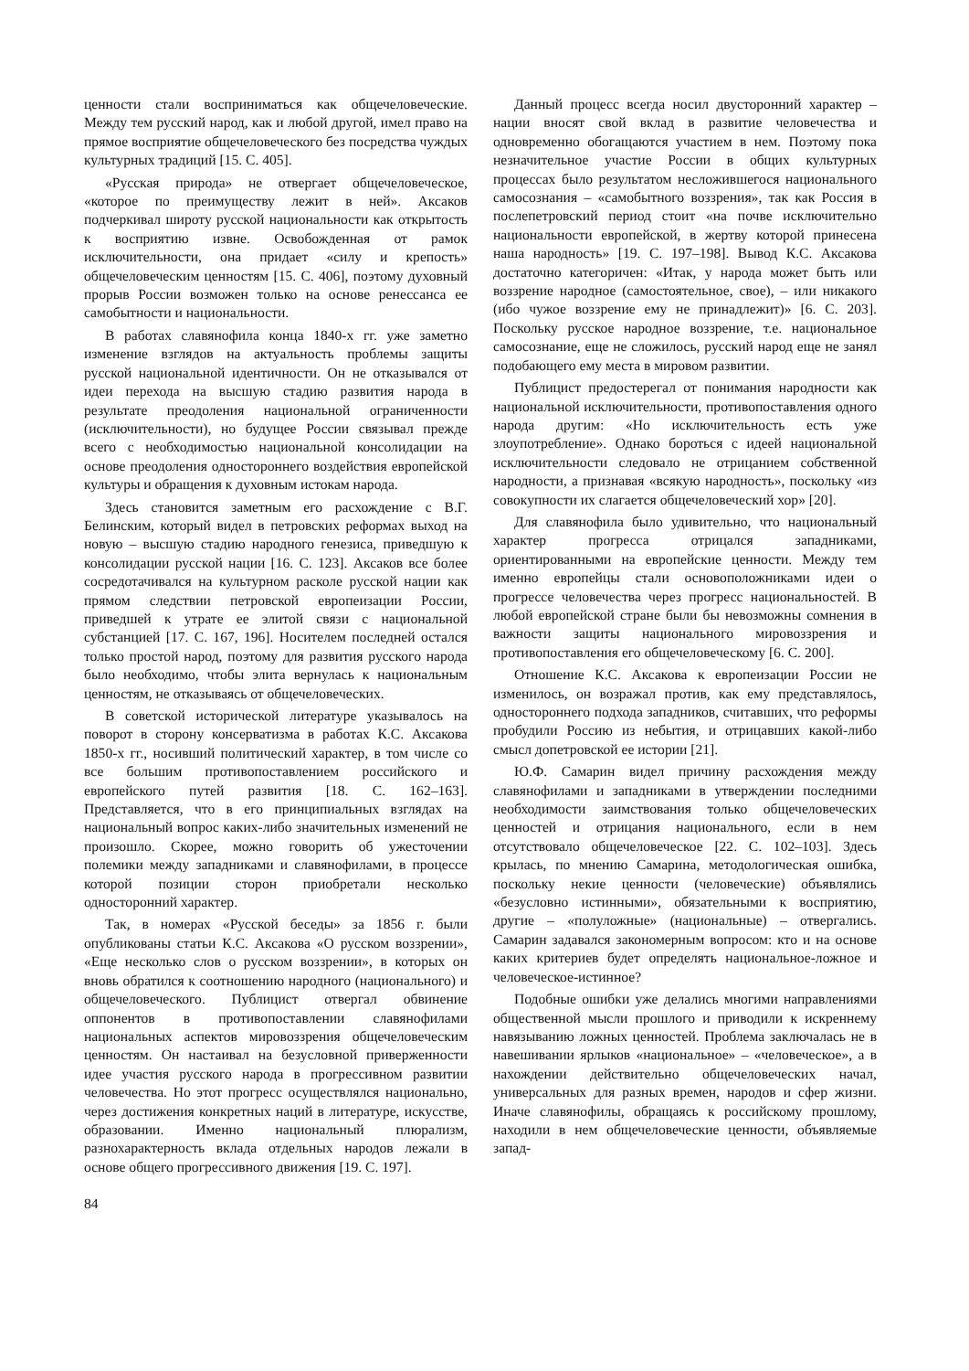ценности стали восприниматься как общечеловеческие. Между тем русский народ, как и любой другой, имел право на прямое восприятие общечеловеческого без посредства чуждых культурных традиций [15. С. 405].
«Русская природа» не отвергает общечеловеческое, «которое по преимуществу лежит в ней». Аксаков подчеркивал широту русской национальности как открытость к восприятию извне. Освобожденная от рамок исключительности, она придает «силу и крепость» общечеловеческим ценностям [15. С. 406], поэтому духовный прорыв России возможен только на основе ренессанса ее самобытности и национальности.
В работах славянофила конца 1840-х гг. уже заметно изменение взглядов на актуальность проблемы защиты русской национальной идентичности. Он не отказывался от идеи перехода на высшую стадию развития народа в результате преодоления национальной ограниченности (исключительности), но будущее России связывал прежде всего с необходимостью национальной консолидации на основе преодоления одностороннего воздействия европейской культуры и обращения к духовным истокам народа.
Здесь становится заметным его расхождение с В.Г. Белинским, который видел в петровских реформах выход на новую – высшую стадию народного генезиса, приведшую к консолидации русской нации [16. С. 123]. Аксаков все более сосредотачивался на культурном расколе русской нации как прямом следствии петровской европеизации России, приведшей к утрате ее элитой связи с национальной субстанцией [17. С. 167, 196]. Носителем последней остался только простой народ, поэтому для развития русского народа было необходимо, чтобы элита вернулась к национальным ценностям, не отказываясь от общечеловеческих.
В советской исторической литературе указывалось на поворот в сторону консерватизма в работах К.С. Аксакова 1850-х гг., носивший политический характер, в том числе со все большим противопоставлением российского и европейского путей развития [18. С. 162–163]. Представляется, что в его принципиальных взглядах на национальный вопрос каких-либо значительных изменений не произошло. Скорее, можно говорить об ужесточении полемики между западниками и славянофилами, в процессе которой позиции сторон приобретали несколько односторонний характер.
Так, в номерах «Русской беседы» за 1856 г. были опубликованы статьи К.С. Аксакова «О русском воззрении», «Еще несколько слов о русском воззрении», в которых он вновь обратился к соотношению народного (национального) и общечеловеческого. Публицист отвергал обвинение оппонентов в противопоставлении славянофилами национальных аспектов мировоззрения общечеловеческим ценностям. Он настаивал на безусловной приверженности идее участия русского народа в прогрессивном развитии человечества. Но этот прогресс осуществлялся национально, через достижения конкретных наций в литературе, искусстве, образовании. Именно национальный плюрализм, разнохарактерность вклада отдельных народов лежали в основе общего прогрессивного движения [19. С. 197].
Данный процесс всегда носил двусторонний характер – нации вносят свой вклад в развитие человечества и одновременно обогащаются участием в нем. Поэтому пока незначительное участие России в общих культурных процессах было результатом несложившегося национального самосознания – «самобытного воззрения», так как Россия в послепетровский период стоит «на почве исключительно национальности европейской, в жертву которой принесена наша народность» [19. С. 197–198]. Вывод К.С. Аксакова достаточно категоричен: «Итак, у народа может быть или воззрение народное (самостоятельное, свое), – или никакого (ибо чужое воззрение ему не принадлежит)» [6. С. 203]. Поскольку русское народное воззрение, т.е. национальное самосознание, еще не сложилось, русский народ еще не занял подобающего ему места в мировом развитии.
Публицист предостерегал от понимания народности как национальной исключительности, противопоставления одного народа другим: «Но исключительность есть уже злоупотребление». Однако бороться с идеей национальной исключительности следовало не отрицанием собственной народности, а признавая «всякую народность», поскольку «из совокупности их слагается общечеловеческий хор» [20].
Для славянофила было удивительно, что национальный характер прогресса отрицался западниками, ориентированными на европейские ценности. Между тем именно европейцы стали основоположниками идеи о прогрессе человечества через прогресс национальностей. В любой европейской стране были бы невозможны сомнения в важности защиты национального мировоззрения и противопоставления его общечеловеческому [6. С. 200].
Отношение К.С. Аксакова к европеизации России не изменилось, он возражал против, как ему представлялось, одностороннего подхода западников, считавших, что реформы пробудили Россию из небытия, и отрицавших какой-либо смысл допетровской ее истории [21].
Ю.Ф. Самарин видел причину расхождения между славянофилами и западниками в утверждении последними необходимости заимствования только общечеловеческих ценностей и отрицания национального, если в нем отсутствовало общечеловеческое [22. С. 102–103]. Здесь крылась, по мнению Самарина, методологическая ошибка, поскольку некие ценности (человеческие) объявлялись «безусловно истинными», обязательными к восприятию, другие – «полуложные» (национальные) – отвергались. Самарин задавался закономерным вопросом: кто и на основе каких критериев будет определять национальное-ложное и человеческое-истинное?
Подобные ошибки уже делались многими направлениями общественной мысли прошлого и приводили к искреннему навязыванию ложных ценностей. Проблема заключалась не в навешивании ярлыков «национальное» – «человеческое», а в нахождении действительно общечеловеческих начал, универсальных для разных времен, народов и сфер жизни. Иначе славянофилы, обращаясь к российскому прошлому, находили в нем общечеловеческие ценности, объявляемые запад-
84